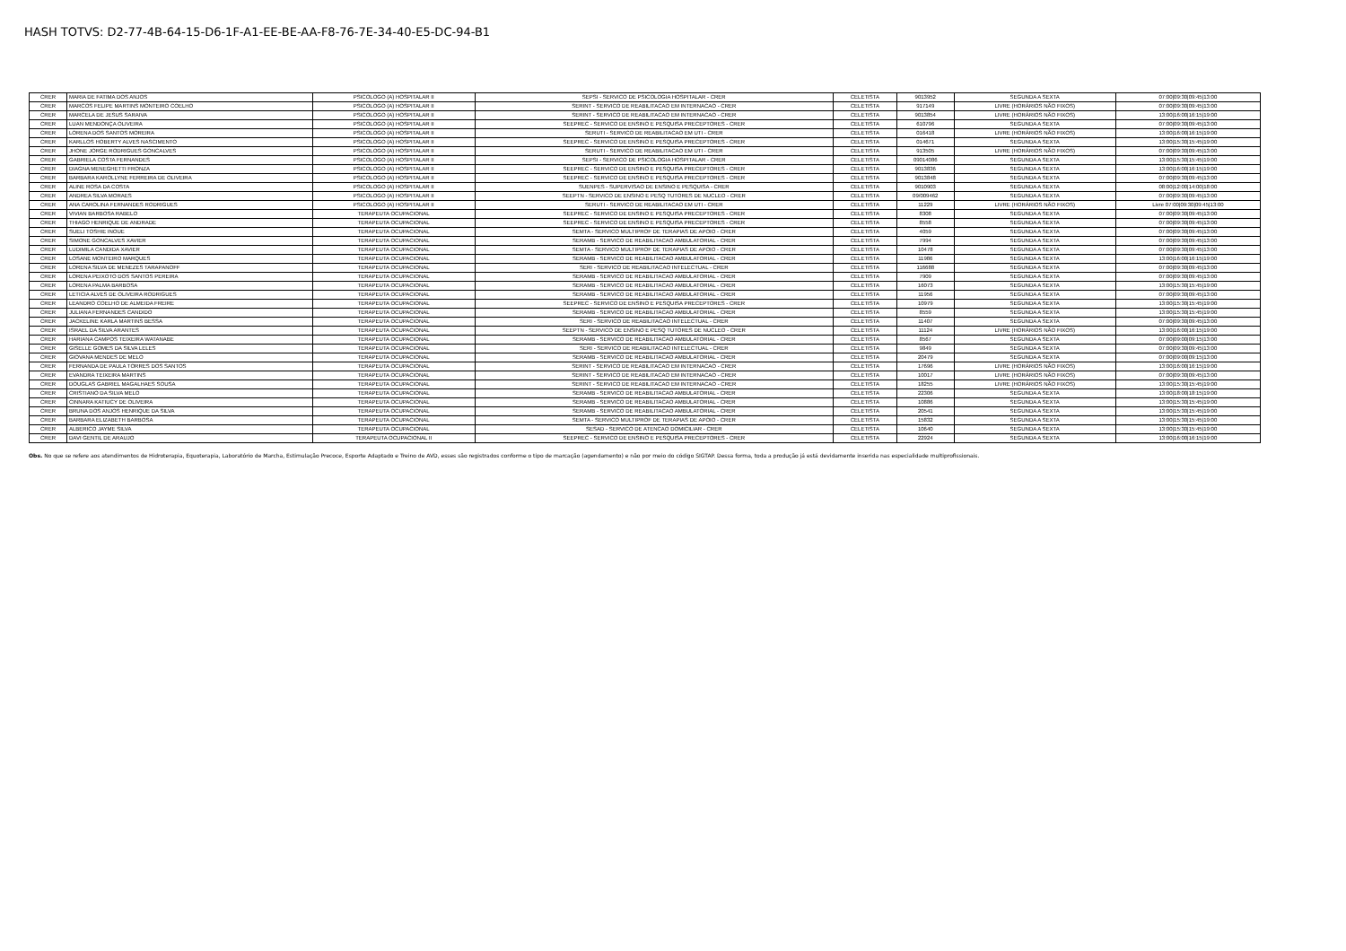HASH TOTVS: D2-77-4B-64-15-D6-1F-A1-EE-BE-AA-F8-76-7E-34-40-E5-DC-94-B1
| CRER | MARIA DE FATIMA DOS ANJOS | PSICOLOGO (A) HOSPITALAR II | SEPSI - SERVICO DE PSICOLOGIA HOSPITALAR - CRER | CELETISTA | 9013952 | SEGUNDA A SEXTA | 07:00/09:30/09:45/13:00 |
| CRER | MARCOS FELIPE MARTINS MONTEIRO COELHO | PSICOLOGO (A) HOSPITALAR II | SERINT - SERVICO DE REABILITACAO EM INTERNACAO - CRER | CELETISTA | 917149 | LIVRE (HORÁRIOS NÃO FIXOS) | 07:00/09:30/09:45/13:00 |
| CRER | MARCELA DE JESUS SARAIVA | PSICOLOGO (A) HOSPITALAR II | SERINT - SERVICO DE REABILITACAO EM INTERNACAO - CRER | CELETISTA | 9013854 | LIVRE (HORÁRIOS NÃO FIXOS) | 13:00/16:00/16:15/19:00 |
| CRER | LUAN MENDONÇA OLIVEIRA | PSICOLOGO (A) HOSPITALAR II | SEEPREC - SERVICO DE ENSINO E PESQUISA PRECEPTORES - CRER | CELETISTA | 610796 | SEGUNDA A SEXTA | 07:00/09:30/09:45/13:00 |
| CRER | LORENA DOS SANTOS MOREIRA | PSICOLOGO (A) HOSPITALAR II | SERUTI - SERVICO DE REABILITACAO EM UTI - CRER | CELETISTA | 016418 | LIVRE (HORÁRIOS NÃO FIXOS) | 13:00/16:00/16:15/19:00 |
| CRER | KARLLOS HOBERTY ALVES NASCIMENTO | PSICOLOGO (A) HOSPITALAR II | SEEPREC - SERVICO DE ENSINO E PESQUISA PRECEPTORES - CRER | CELETISTA | 014671 | SEGUNDA A SEXTA | 13:00/15:30/15:45/19:00 |
| CRER | JHONE JORGE RODRIGUES GONCALVES | PSICOLOGO (A) HOSPITALAR II | SERUTI - SERVICO DE REABILITACAO EM UTI - CRER | CELETISTA | 913505 | LIVRE (HORÁRIOS NÃO FIXOS) | 07:00/09:30/09:45/13:00 |
| CRER | GABRIELA COSTA FERNANDES | PSICOLOGO (A) HOSPITALAR II | SEPSI - SERVICO DE PSICOLOGIA HOSPITALAR - CRER | CELETISTA | 09014086 | SEGUNDA A SEXTA | 13:00/15:30/15:45/19:00 |
| CRER | DIAGNA MENEGHETTI FRONZA | PSICOLOGO (A) HOSPITALAR II | SEEPREC - SERVICO DE ENSINO E PESQUISA PRECEPTORES - CRER | CELETISTA | 9013836 | SEGUNDA A SEXTA | 13:00/16:00/16:15/19:00 |
| CRER | BARBARA KAROLLYNE FERREIRA DE OLIVEIRA | PSICOLOGO (A) HOSPITALAR II | SEEPREC - SERVICO DE ENSINO E PESQUISA PRECEPTORES - CRER | CELETISTA | 9013848 | SEGUNDA A SEXTA | 07:00/09:30/09:45/13:00 |
| CRER | ALINE ROSA DA COSTA | PSICOLOGO (A) HOSPITALAR II | SUENPES - SUPERVISAO DE ENSINO E PESQUISA - CRER | CELETISTA | 9010903 | SEGUNDA A SEXTA | 08:00/12:00/14:00/18:00 |
| CRER | ANDREA SILVA MORAES | PSICOLOGO (A) HOSPITALAR II | SEEPTN - SERVICO DE ENSINO E PESQ TUTORES DE NUCLEO - CRER | CELETISTA | 09/009462 | SEGUNDA A SEXTA | 07:00/09:30/09:45/13:00 |
| CRER | ANA CAROLINA FERNANDES RODRIGUES | PSICOLOGO (A) HOSPITALAR II | SERUTI - SERVICO DE REABILITACAO EM UTI - CRER | CELETISTA | 11229 | LIVRE (HORÁRIOS NÃO FIXOS) | Livre 07:00/09:30/09:45/13:00 |
| CRER | VIVIAN BARBOSA RABELO | TERAPEUTA OCUPACIONAL | SEEPREC - SERVICO DE ENSINO E PESQUISA PRECEPTORES - CRER | CELETISTA | 8308 | SEGUNDA A SEXTA | 07:00/09:30/09:45/13:00 |
| CRER | THIAGO HENRIQUE DE ANDRADE | TERAPEUTA OCUPACIONAL | SEEPREC - SERVICO DE ENSINO E PESQUISA PRECEPTORES - CRER | CELETISTA | 8558 | SEGUNDA A SEXTA | 07:00/09:30/09:45/13:00 |
| CRER | SUELI TOSHIE INOUE | TERAPEUTA OCUPACIONAL | SEMTA - SERVICO MULTIPROF DE TERAPIAS DE APOIO - CRER | CELETISTA | 4059 | SEGUNDA A SEXTA | 07:00/09:30/09:45/13:00 |
| CRER | SIMONE GONCALVES XAVIER | TERAPEUTA OCUPACIONAL | SERAMB - SERVICO DE REABILITACAO AMBULATORIAL - CRER | CELETISTA | 7994 | SEGUNDA A SEXTA | 07:00/09:30/09:45/13:00 |
| CRER | LUDIMILA CANDIDA XAVIER | TERAPEUTA OCUPACIONAL | SEMTA - SERVICO MULTIPROF DE TERAPIAS DE APOIO - CRER | CELETISTA | 10478 | SEGUNDA A SEXTA | 07:00/09:30/09:45/13:00 |
| CRER | LOSANE MONTEIRO MARQUES | TERAPEUTA OCUPACIONAL | SERAMB - SERVICO DE REABILITACAO AMBULATORIAL - CRER | CELETISTA | 11986 | SEGUNDA A SEXTA | 13:00/16:00/16:15/19:00 |
| CRER | LORENA SILVA DE MENEZES TARAPANOFF | TERAPEUTA OCUPACIONAL | SERI - SERVICO DE REABILITACAO INTELECTUAL - CRER | CELETISTA | 116688 | SEGUNDA A SEXTA | 07:00/09:30/09:45/13:00 |
| CRER | LORENA PEIXOTO DOS SANTOS PEREIRA | TERAPEUTA OCUPACIONAL | SERAMB - SERVICO DE REABILITACAO AMBULATORIAL - CRER | CELETISTA | 7909 | SEGUNDA A SEXTA | 07:00/09:30/09:45/13:00 |
| CRER | LORENA PALMA BARBOSA | TERAPEUTA OCUPACIONAL | SERAMB - SERVICO DE REABILITACAO AMBULATORIAL - CRER | CELETISTA | 16073 | SEGUNDA A SEXTA | 13:00/15:30/15:45/19:00 |
| CRER | LETICIA ALVES DE OLIVEIRA RODRIGUES | TERAPEUTA OCUPACIONAL | SERAMB - SERVICO DE REABILITACAO AMBULATORIAL - CRER | CELETISTA | 11956 | SEGUNDA A SEXTA | 07:00/09:30/09:45/13:00 |
| CRER | LEANDRO COELHO DE ALMEIDA FREIRE | TERAPEUTA OCUPACIONAL | SEEPREC - SERVICO DE ENSINO E PESQUISA PRECEPTORES - CRER | CELETISTA | 10979 | SEGUNDA A SEXTA | 13:00/15:30/15:45/19:00 |
| CRER | JULIANA FERNANDES CANDIDO | TERAPEUTA OCUPACIONAL | SERAMB - SERVICO DE REABILITACAO AMBULATORIAL - CRER | CELETISTA | 8559 | SEGUNDA A SEXTA | 13:00/15:30/15:45/19:00 |
| CRER | JACKELINE KARLA MARTINS BESSA | TERAPEUTA OCUPACIONAL | SERI - SERVICO DE REABILITACAO INTELECTUAL - CRER | CELETISTA | 11407 | SEGUNDA A SEXTA | 07:00/09:30/09:45/13:00 |
| CRER | ISRAEL DA SILVA ARANTES | TERAPEUTA OCUPACIONAL | SEEPTN - SERVICO DE ENSINO E PESQ TUTORES DE NUCLEO - CRER | CELETISTA | 11124 | LIVRE (HORÁRIOS NÃO FIXOS) | 13:00/16:00/16:15/19:00 |
| CRER | HARIANA CAMPOS TEIXEIRA WATANABE | TERAPEUTA OCUPACIONAL | SERAMB - SERVICO DE REABILITACAO AMBULATORIAL - CRER | CELETISTA | 8567 | SEGUNDA A SEXTA | 07:00/09:00/09:15/13:00 |
| CRER | GISELLE GOMES DA SILVA LELES | TERAPEUTA OCUPACIONAL | SERI - SERVICO DE REABILITACAO INTELECTUAL - CRER | CELETISTA | 9849 | SEGUNDA A SEXTA | 07:00/09:30/09:45/13:00 |
| CRER | GIOVANA MENDES DE MELO | TERAPEUTA OCUPACIONAL | SERAMB - SERVICO DE REABILITACAO AMBULATORIAL - CRER | CELETISTA | 20479 | SEGUNDA A SEXTA | 07:00/09:00/09:15/13:00 |
| CRER | FERNANDA DE PAULA TORRES DOS SANTOS | TERAPEUTA OCUPACIONAL | SERINT - SERVICO DE REABILITACAO EM INTERNACAO - CRER | CELETISTA | 17696 | LIVRE (HORÁRIOS NÃO FIXOS) | 13:00/16:00/16:15/19:00 |
| CRER | EVANDRA TEIXEIRA MARTINS | TERAPEUTA OCUPACIONAL | SERINT - SERVICO DE REABILITACAO EM INTERNACAO - CRER | CELETISTA | 10017 | LIVRE (HORÁRIOS NÃO FIXOS) | 07:00/09:30/09:45/13:00 |
| CRER | DOUGLAS GABRIEL MAGALHAES SOUSA | TERAPEUTA OCUPACIONAL | SERINT - SERVICO DE REABILITACAO EM INTERNACAO - CRER | CELETISTA | 18255 | LIVRE (HORÁRIOS NÃO FIXOS) | 13:00/15:30/15:45/19:00 |
| CRER | CRISTIANO DA SILVA MELO | TERAPEUTA OCUPACIONAL | SERAMB - SERVICO DE REABILITACAO AMBULATORIAL - CRER | CELETISTA | 22306 | SEGUNDA A SEXTA | 13:00/18:00/18:15/19:00 |
| CRER | CINNARA KATIUCY DE OLIVEIRA | TERAPEUTA OCUPACIONAL | SERAMB - SERVICO DE REABILITACAO AMBULATORIAL - CRER | CELETISTA | 10886 | SEGUNDA A SEXTA | 13:00/15:30/15:45/19:00 |
| CRER | BRUNA DOS ANJOS HENRIQUE DA SILVA | TERAPEUTA OCUPACIONAL | SERAMB - SERVICO DE REABILITACAO AMBULATORIAL - CRER | CELETISTA | 20541 | SEGUNDA A SEXTA | 13:00/15:30/15:45/19:00 |
| CRER | BARBARA ELIZABETH BARBOSA | TERAPEUTA OCUPACIONAL | SEMTA - SERVICO MULTIPROF DE TERAPIAS DE APOIO - CRER | CELETISTA | 15832 | SEGUNDA A SEXTA | 13:00/15:30/15:45/19:00 |
| CRER | ALBERICO JAYME SILVA | TERAPEUTA OCUPACIONAL | SESAD - SERVICO DE ATENCAO DOMICILIAR - CRER | CELETISTA | 10640 | SEGUNDA A SEXTA | 13:00/15:30/15:45/19:00 |
| CRER | DAVI GENTIL DE ARAUJO | TERAPEUTA OCUPACIONAL II | SEEPREC - SERVICO DE ENSINO E PESQUISA PRECEPTORES - CRER | CELETISTA | 22924 | SEGUNDA A SEXTA | 13:00/16:00/16:15/19:00 |
Obs. No que se refere aos atendimentos de Hidroterapia, Equoterapia, Laboratório de Marcha, Estimulação Precoce, Esporte Adaptado e Treino de AVD, esses são registrados conforme o tipo de marcação (agendamento) e não por meio do código SIGTAP. Dessa forma, toda a produção já está devidamente inserida nas especialidade multiprofissionais.